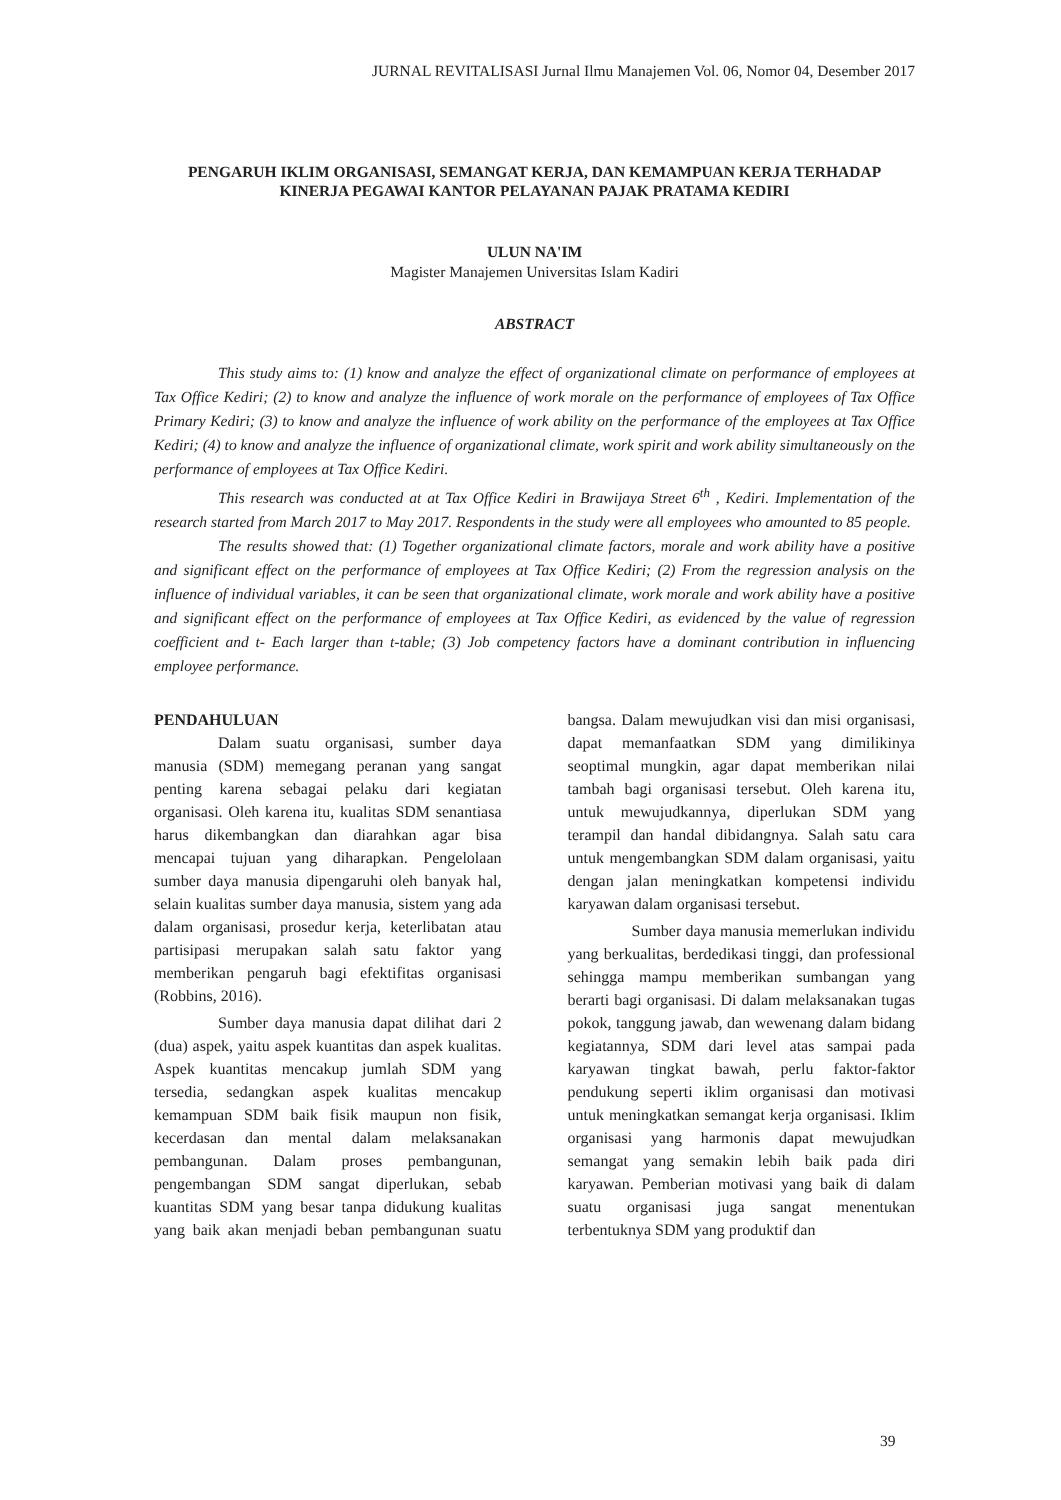JURNAL REVITALISASI Jurnal Ilmu Manajemen Vol. 06, Nomor 04, Desember 2017
PENGARUH IKLIM ORGANISASI, SEMANGAT KERJA, DAN KEMAMPUAN KERJA TERHADAP KINERJA PEGAWAI KANTOR PELAYANAN PAJAK PRATAMA KEDIRI
ULUN NA'IM
Magister Manajemen Universitas Islam Kadiri
ABSTRACT
This study aims to: (1) know and analyze the effect of organizational climate on performance of employees at Tax Office Kediri; (2) to know and analyze the influence of work morale on the performance of employees of Tax Office Primary Kediri; (3) to know and analyze the influence of work ability on the performance of the employees at Tax Office Kediri; (4) to know and analyze the influence of organizational climate, work spirit and work ability simultaneously on the performance of employees at Tax Office Kediri.
This research was conducted at at Tax Office Kediri in Brawijaya Street 6<sup>th</sup> , Kediri. Implementation of the research started from March 2017 to May 2017. Respondents in the study were all employees who amounted to 85 people.
The results showed that: (1) Together organizational climate factors, morale and work ability have a positive and significant effect on the performance of employees at Tax Office Kediri; (2) From the regression analysis on the influence of individual variables, it can be seen that organizational climate, work morale and work ability have a positive and significant effect on the performance of employees at Tax Office Kediri, as evidenced by the value of regression coefficient and t- Each larger than t-table; (3) Job competency factors have a dominant contribution in influencing employee performance.
PENDAHULUAN
Dalam suatu organisasi, sumber daya manusia (SDM) memegang peranan yang sangat penting karena sebagai pelaku dari kegiatan organisasi. Oleh karena itu, kualitas SDM senantiasa harus dikembangkan dan diarahkan agar bisa mencapai tujuan yang diharapkan. Pengelolaan sumber daya manusia dipengaruhi oleh banyak hal, selain kualitas sumber daya manusia, sistem yang ada dalam organisasi, prosedur kerja, keterlibatan atau partisipasi merupakan salah satu faktor yang memberikan pengaruh bagi efektifitas organisasi (Robbins, 2016).
Sumber daya manusia dapat dilihat dari 2 (dua) aspek, yaitu aspek kuantitas dan aspek kualitas. Aspek kuantitas mencakup jumlah SDM yang tersedia, sedangkan aspek kualitas mencakup kemampuan SDM baik fisik maupun non fisik, kecerdasan dan mental dalam melaksanakan pembangunan. Dalam proses pembangunan, pengembangan SDM sangat diperlukan, sebab kuantitas SDM yang besar tanpa didukung kualitas yang baik akan menjadi beban pembangunan suatu bangsa. Dalam mewujudkan visi dan misi organisasi, dapat memanfaatkan SDM yang dimilikinya seoptimal mungkin, agar dapat memberikan nilai tambah bagi organisasi tersebut. Oleh karena itu, untuk mewujudkannya, diperlukan SDM yang terampil dan handal dibidangnya. Salah satu cara untuk mengembangkan SDM dalam organisasi, yaitu dengan jalan meningkatkan kompetensi individu karyawan dalam organisasi tersebut.
Sumber daya manusia memerlukan individu yang berkualitas, berdedikasi tinggi, dan professional sehingga mampu memberikan sumbangan yang berarti bagi organisasi. Di dalam melaksanakan tugas pokok, tanggung jawab, dan wewenang dalam bidang kegiatannya, SDM dari level atas sampai pada karyawan tingkat bawah, perlu faktor-faktor pendukung seperti iklim organisasi dan motivasi untuk meningkatkan semangat kerja organisasi. Iklim organisasi yang harmonis dapat mewujudkan semangat yang semakin lebih baik pada diri karyawan. Pemberian motivasi yang baik di dalam suatu organisasi juga sangat menentukan terbentuknya SDM yang produktif dan
39